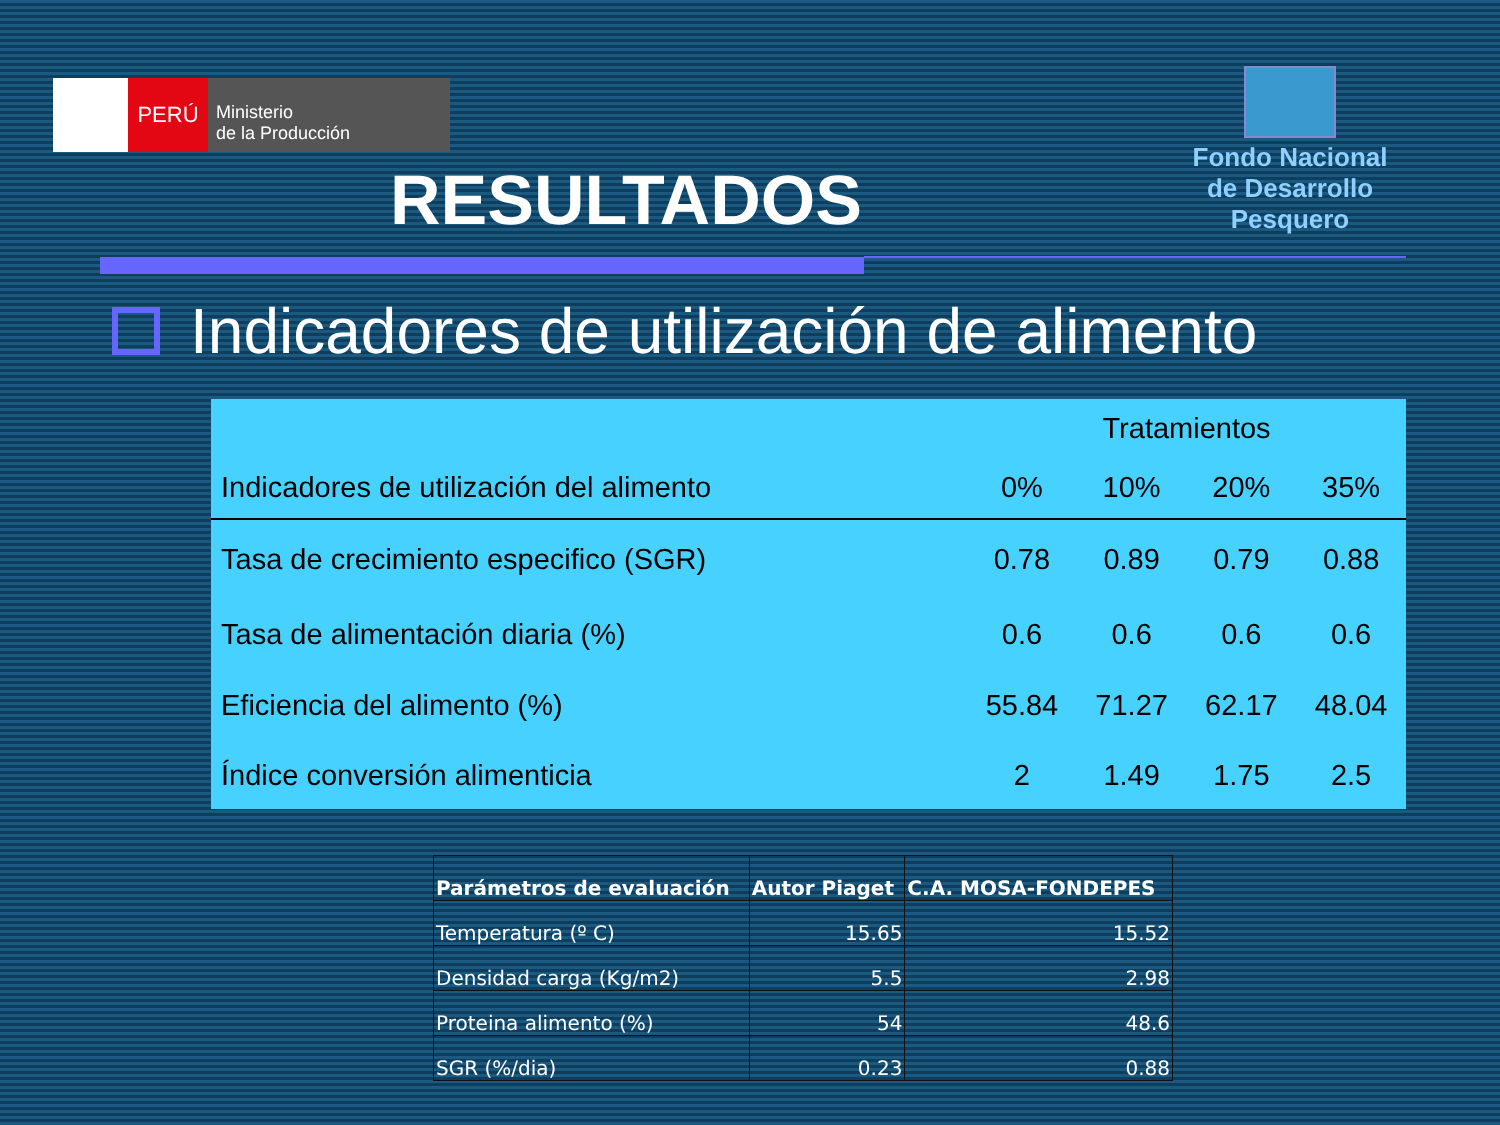PERÚ
Ministerio
de la Producción
Fondo Nacional
de Desarrollo Pesquero
RESULTADOS
Indicadores de utilización de alimento
| | Tratamientos | | | |
| --- | --- | --- | --- | --- |
| Indicadores de utilización del alimento | 0% | 10% | 20% | 35% |
| Tasa de crecimiento especifico (SGR) | 0.78 | 0.89 | 0.79 | 0.88 |
| Tasa de alimentación diaria (%) | 0.6 | 0.6 | 0.6 | 0.6 |
| Eficiencia del alimento (%) | 55.84 | 71.27 | 62.17 | 48.04 |
| Índice conversión alimenticia | 2 | 1.49 | 1.75 | 2.5 |
| Parámetros de evaluación | Autor Piaget | C.A. MOSA-FONDEPES |
| --- | --- | --- |
| Temperatura (º C) | 15.65 | 15.52 |
| Densidad carga (Kg/m2) | 5.5 | 2.98 |
| Proteina alimento (%) | 54 | 48.6 |
| SGR (%/dia) | 0.23 | 0.88 |